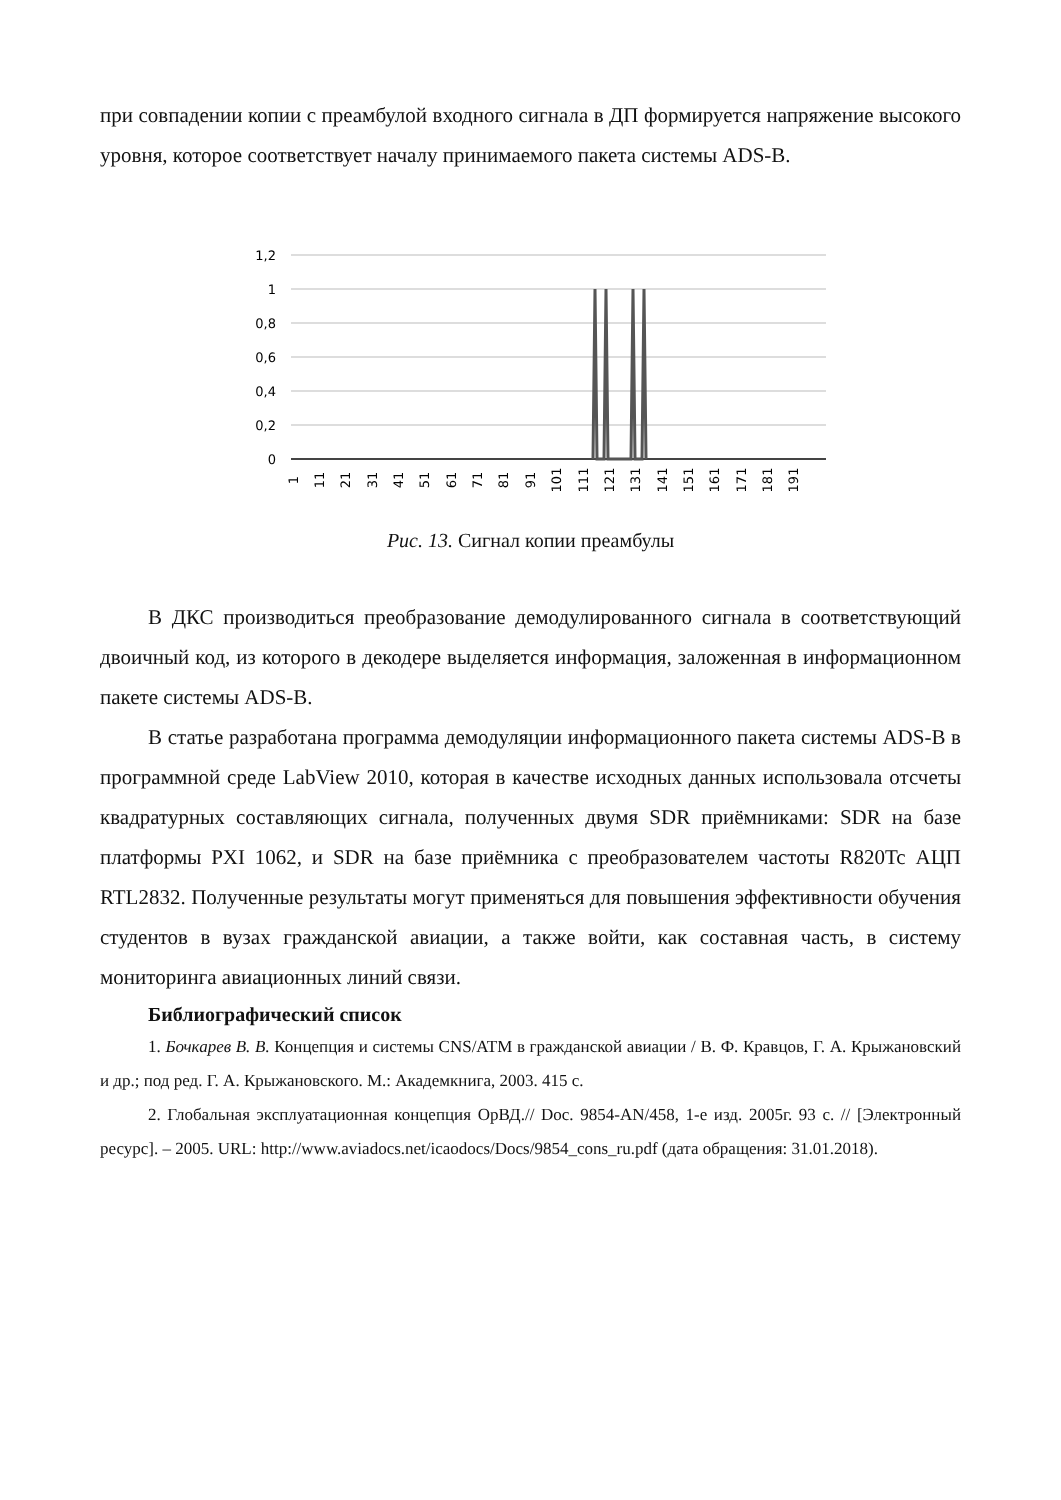при совпадении копии с преамбулой входного сигнала в ДП формируется напряжение высокого уровня, которое соответствует началу принимаемого пакета системы ADS-B.
1,2
1
0,8
0,6
0,4
0,2
0
1
11
21
31
41
51
61
71
81
91
101
111
121
131
141
151
161
171
181
191
Рис. 13. Сигнал копии преамбулы
В ДКС производиться преобразование демодулированного сигнала в соответствующий двоичный код, из которого в декодере выделяется информация, заложенная в информационном пакете системы ADS-B.
В статье разработана программа демодуляции информационного пакета системы ADS-B в программной среде LabView 2010, которая в качестве исходных данных использовала отсчеты квадратурных составляющих сигнала, полученных двумя SDR приёмниками: SDR на базе платформы PXI 1062, и SDR на базе приёмника с преобразователем частоты R820Tc АЦП RTL2832. Полученные результаты могут применяться для повышения эффективности обучения студентов в вузах гражданской авиации, а также войти, как составная часть, в систему мониторинга авиационных линий связи.
Библиографический список
1. Бочкарев В. В. Концепция и системы CNS/ATM в гражданской авиации / В. Ф. Кравцов, Г. А. Крыжановский и др.; под ред. Г. А. Крыжановского. М.: Академкнига, 2003. 415 с.
2. Глобальная эксплуатационная концепция ОрВД.// Doc. 9854-AN/458, 1-е изд. 2005г. 93 с. // [Электронный ресурс]. – 2005. URL: http://www.aviadocs.net/icaodocs/Docs/9854_cons_ru.pdf (дата обращения: 31.01.2018).